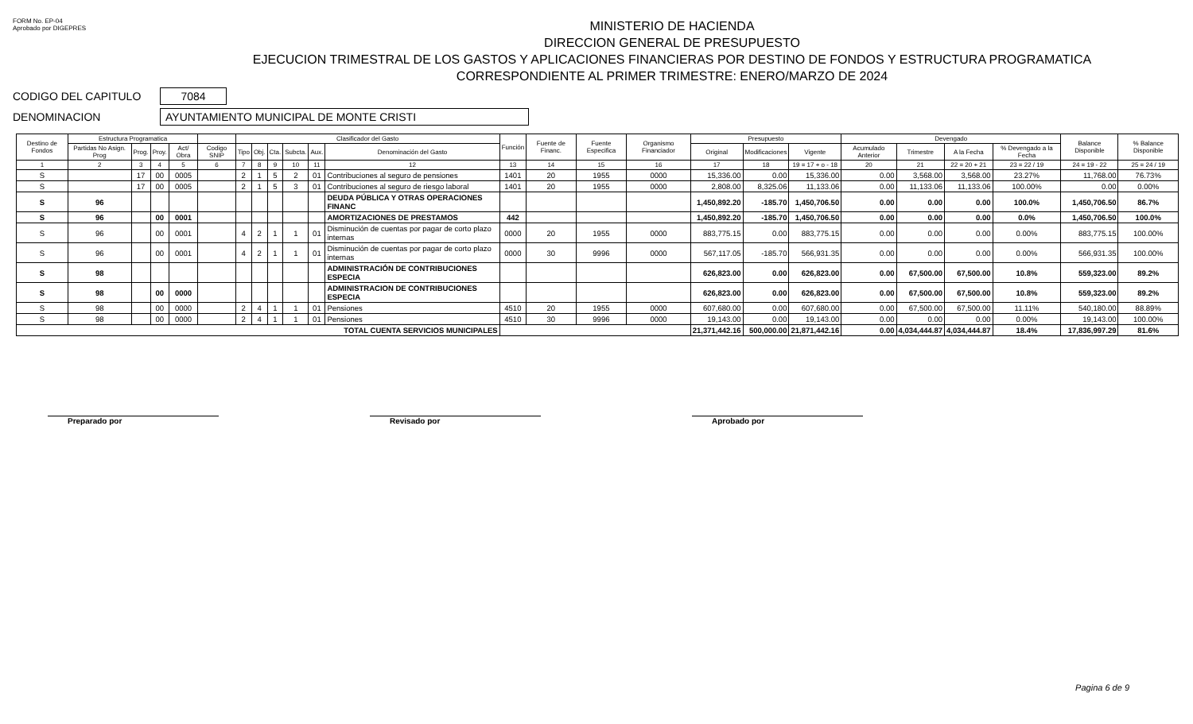FORM No. EP-04
Aprobado por DIGEPRES
MINISTERIO DE HACIENDA
DIRECCION GENERAL DE PRESUPUESTO
EJECUCION TRIMESTRAL DE LOS GASTOS Y APLICACIONES FINANCIERAS POR DESTINO DE FONDOS Y ESTRUCTURA PROGRAMATICA
CORRESPONDIENTE AL PRIMER TRIMESTRE: ENERO/MARZO DE 2024
CODIGO DEL CAPITULO 7084
DENOMINACION AYUNTAMIENTO MUNICIPAL DE MONTE CRISTI
| Destino de Fondos | Estructura Programatica | | | | | Clasificador del Gasto | | | | | | Función | Fuente de Financ. | Fuente Especifica | Organismo Financiador | Presupuesto | | | Devengado | | | | Balance Disponible | % Balance Disponible |
| --- | --- | --- | --- | --- | --- | --- | --- | --- | --- | --- | --- | --- | --- | --- | --- | --- | --- | --- | --- | --- | --- | --- | --- | --- |
| | Partidas No Asign. Prog | Prog. | Proy. | Act/ Obra | Codigo SNIP | Tipo | Obj. | Cta. | Subcta. | Aux. | Denominación del Gasto | | | | | Original | Modificaciones | Vigente | Acumulado Anterior | Trimestre | A la Fecha | % Devengado a la Fecha | | |
| 1 | 2 | 3 | 4 | 5 | 6 | 7 | 8 | 9 | 10 | 11 | 12 | 13 | 14 | 15 | 16 | 17 | 18 | 19 = 17 + o - 18 | 20 | 21 | 22 = 20 + 21 | 23 = 22 / 19 | 24 = 19 - 22 | 25 = 24 / 19 |
| S | | 17 | 00 | 0005 | | 2 | 1 | 5 | 2 | 01 | Contribuciones al seguro de pensiones | 1401 | 20 | 1955 | 0000 | 15,336.00 | 0.00 | 15,336.00 | 0.00 | 3,568.00 | 3,568.00 | 23.27% | 11,768.00 | 76.73% |
| S | | 17 | 00 | 0005 | | 2 | 1 | 5 | 3 | 01 | Contribuciones al seguro de riesgo laboral | 1401 | 20 | 1955 | 0000 | 2,808.00 | 8,325.06 | 11,133.06 | 0.00 | 11,133.06 | 11,133.06 | 100.00% | 0.00 | 0.00% |
| S | 96 | | | | | | | | | | DEUDA PÚBLICA Y OTRAS OPERACIONES FINANC | | | | | 1,450,892.20 | -185.70 | 1,450,706.50 | 0.00 | 0.00 | 0.00 | 100.0% | 1,450,706.50 | 86.7% |
| S | 96 | | 00 | 0001 | | | | | | | AMORTIZACIONES DE PRESTAMOS | 442 | | | | 1,450,892.20 | -185.70 | 1,450,706.50 | 0.00 | 0.00 | 0.00 | 0.0% | 1,450,706.50 | 100.0% |
| S | 96 | | 00 | 0001 | | 4 | 2 | 1 | 1 | 01 | Disminución de cuentas por pagar de corto plazo internas | 0000 | 20 | 1955 | 0000 | 883,775.15 | 0.00 | 883,775.15 | 0.00 | 0.00 | 0.00 | 0.00% | 883,775.15 | 100.00% |
| S | 96 | | 00 | 0001 | | 4 | 2 | 1 | 1 | 01 | Disminución de cuentas por pagar de corto plazo internas | 0000 | 30 | 9996 | 0000 | 567,117.05 | -185.70 | 566,931.35 | 0.00 | 0.00 | 0.00 | 0.00% | 566,931.35 | 100.00% |
| S | 98 | | | | | | | | | | ADMINISTRACIÓN DE CONTRIBUCIONES ESPECIA | | | | | 626,823.00 | 0.00 | 626,823.00 | 0.00 | 67,500.00 | 67,500.00 | 10.8% | 559,323.00 | 89.2% |
| S | 98 | | 00 | 0000 | | | | | | | ADMINISTRACION DE CONTRIBUCIONES ESPECIA | | | | | 626,823.00 | 0.00 | 626,823.00 | 0.00 | 67,500.00 | 67,500.00 | 10.8% | 559,323.00 | 89.2% |
| S | 98 | | 00 | 0000 | | 2 | 4 | 1 | 1 | 01 | Pensiones | 4510 | 20 | 1955 | 0000 | 607,680.00 | 0.00 | 607,680.00 | 0.00 | 67,500.00 | 67,500.00 | 11.11% | 540,180.00 | 88.89% |
| S | 98 | | 00 | 0000 | | 2 | 4 | 1 | 1 | 01 | Pensiones | 4510 | 30 | 9996 | 0000 | 19,143.00 | 0.00 | 19,143.00 | 0.00 | 0.00 | 0.00 | 0.00% | 19,143.00 | 100.00% |
| TOTAL CUENTA SERVICIOS MUNICIPALES | | | | | | | | | | | | | | | | 21,371,442.16 | 500,000.00 | 21,871,442.16 | 0.00 | 4,034,444.87 | 4,034,444.87 | 18.4% | 17,836,997.29 | 81.6% |
Preparado por Revisado por Aprobado por
Pagina 6 de 9